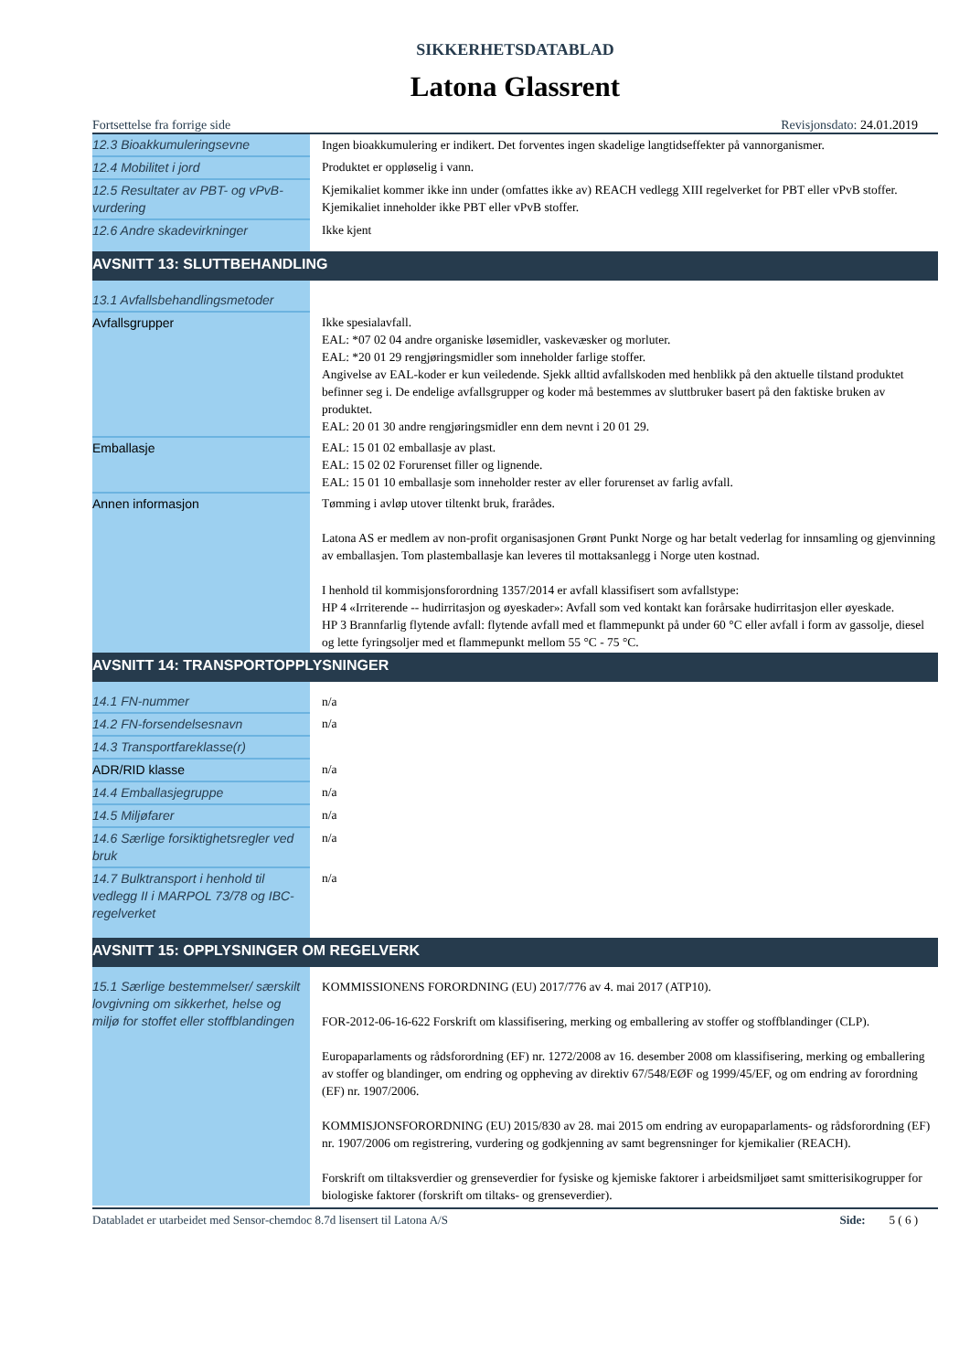SIKKERHETSDATABLAD
Latona Glassrent
Fortsettelse fra forrige side Revisjonsdato: 24.01.2019
| 12.3 Bioakkumuleringsevne | Ingen bioakkumulering er indikert. Det forventes ingen skadelige langtidseffekter på vannorganismer. |
| 12.4 Mobilitet i jord | Produktet er oppløselig i vann. |
| 12.5 Resultater av PBT- og vPvB-vurdering | Kjemikaliet kommer ikke inn under (omfattes ikke av) REACH vedlegg XIII regelverket for PBT eller vPvB stoffer. Kjemikaliet inneholder ikke PBT eller vPvB stoffer. |
| 12.6 Andre skadevirkninger | Ikke kjent |
| AVSNITT 13: SLUTTBEHANDLING | |
| 13.1 Avfallsbehandlingsmetoder | |
| Avfallsgrupper | Ikke spesialavfall. EAL: *07 02 04 andre organiske løsemidler, vaskevæsker og morluter. EAL: *20 01 29 rengjøringsmidler som inneholder farlige stoffer. Angivelse av EAL-koder er kun veiledende. Sjekk alltid avfallskoden med henblikk på den aktuelle tilstand produktet befinner seg i. De endelige avfallsgrupper og koder må bestemmes av sluttbruker basert på den faktiske bruken av produktet. EAL: 20 01 30 andre rengjøringsmidler enn dem nevnt i 20 01 29. |
| Emballasje | EAL: 15 01 02 emballasje av plast. EAL: 15 02 02 Forurenset filler og lignende. EAL: 15 01 10 emballasje som inneholder rester av eller forurenset av farlig avfall. |
| Annen informasjon | Tømming i avløp utover tiltenkt bruk, frarådes. Latona AS er medlem av non-profit organisasjonen Grønt Punkt Norge og har betalt vederlag for innsamling og gjenvinning av emballasjen. Tom plastemballasje kan leveres til mottaksanlegg i Norge uten kostnad. I henhold til kommisjonsforordning 1357/2014 er avfall klassifisert som avfallstype: HP 4 «Irriterende -- hudirritasjon og øyeskader»: Avfall som ved kontakt kan forårsake hudirritasjon eller øyeskade. HP 3 Brannfarlig flytende avfall: flytende avfall med et flammepunkt på under 60 °C eller avfall i form av gassolje, diesel og lette fyringsoljer med et flammepunkt mellom 55 °C - 75 °C. |
| AVSNITT 14: TRANSPORTOPPLYSNINGER | |
| 14.1 FN-nummer | n/a |
| 14.2 FN-forsendelsesnavn | n/a |
| 14.3 Transportfareklasse(r) | |
| ADR/RID klasse | n/a |
| 14.4 Emballasjegruppe | n/a |
| 14.5 Miljøfarer | n/a |
| 14.6 Særlige forsiktighetsregler ved bruk | n/a |
| 14.7 Bulktransport i henhold til vedlegg II i MARPOL 73/78 og IBC-regelverket | n/a |
| AVSNITT 15: OPPLYSNINGER OM REGELVERK | |
| 15.1 Særlige bestemmelser/ særskilt lovgivning om sikkerhet, helse og miljø for stoffet eller stoffblandingen | KOMMISSIONENS FORORDNING (EU) 2017/776 av 4. mai 2017 (ATP10). FOR-2012-06-16-622 Forskrift om klassifisering, merking og emballering av stoffer og stoffblandinger (CLP). Europaparlaments og rådsforordning (EF) nr. 1272/2008 av 16. desember 2008 om klassifisering, merking og emballering av stoffer og blandinger, om endring og oppheving av direktiv 67/548/EØF og 1999/45/EF, og om endring av forordning (EF) nr. 1907/2006. KOMMISJONSFORORDNING (EU) 2015/830 av 28. mai 2015 om endring av europaparlaments- og rådsforordning (EF) nr. 1907/2006 om registrering, vurdering og godkjenning av samt begrensninger for kjemikalier (REACH). Forskrift om tiltaksverdier og grenseverdier for fysiske og kjemiske faktorer i arbeidsmiljøet samt smitterisikogrupper for biologiske faktorer (forskrift om tiltaks- og grenseverdier). |
Databladet er utarbeidet med Sensor-chemdoc 8.7d lisensert til Latona A/S Side: 5 ( 6 )